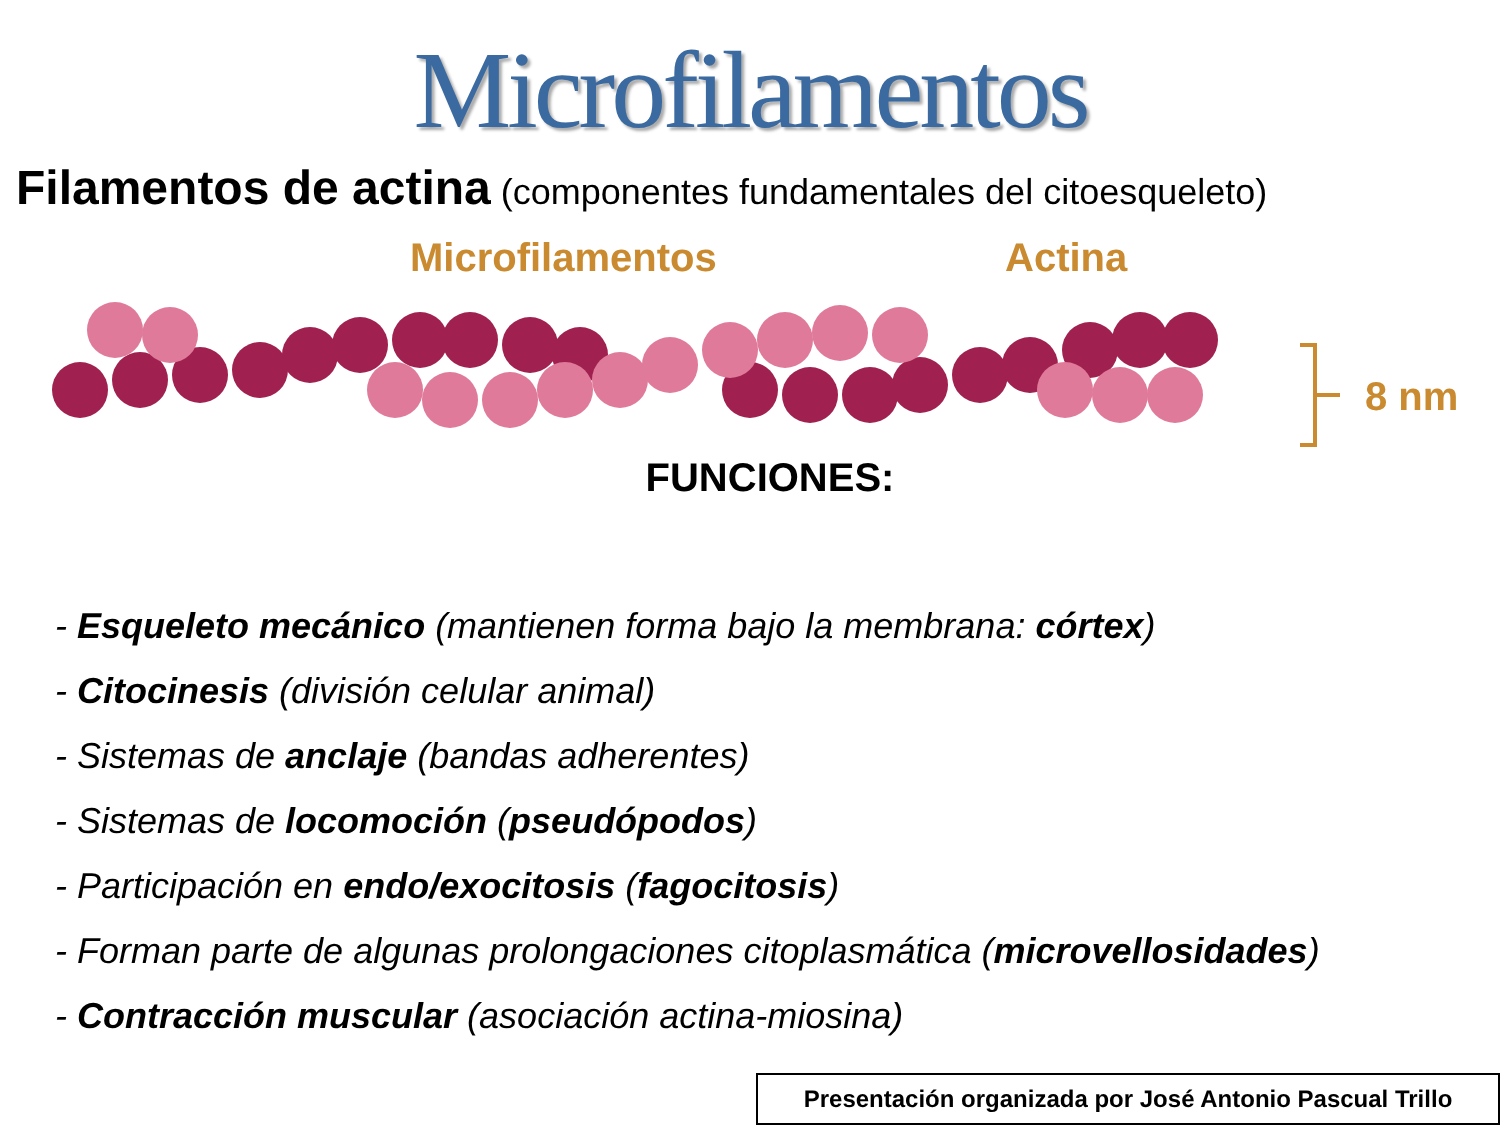Microfilamentos
Filamentos de actina (componentes fundamentales del citoesqueleto)
Microfilamentos Actina
8 nm
FUNCIONES:
- Esqueleto mecánico (mantienen forma bajo la membrana: córtex)
- Citocinesis (división celular animal)
- Sistemas de anclaje (bandas adherentes)
- Sistemas de locomoción (pseudópodos)
- Participación en endo/exocitosis (fagocitosis)
- Forman parte de algunas prolongaciones citoplasmática (microvellosidades)
- Contracción muscular (asociación actina-miosina)
Presentación organizada por José Antonio Pascual Trillo